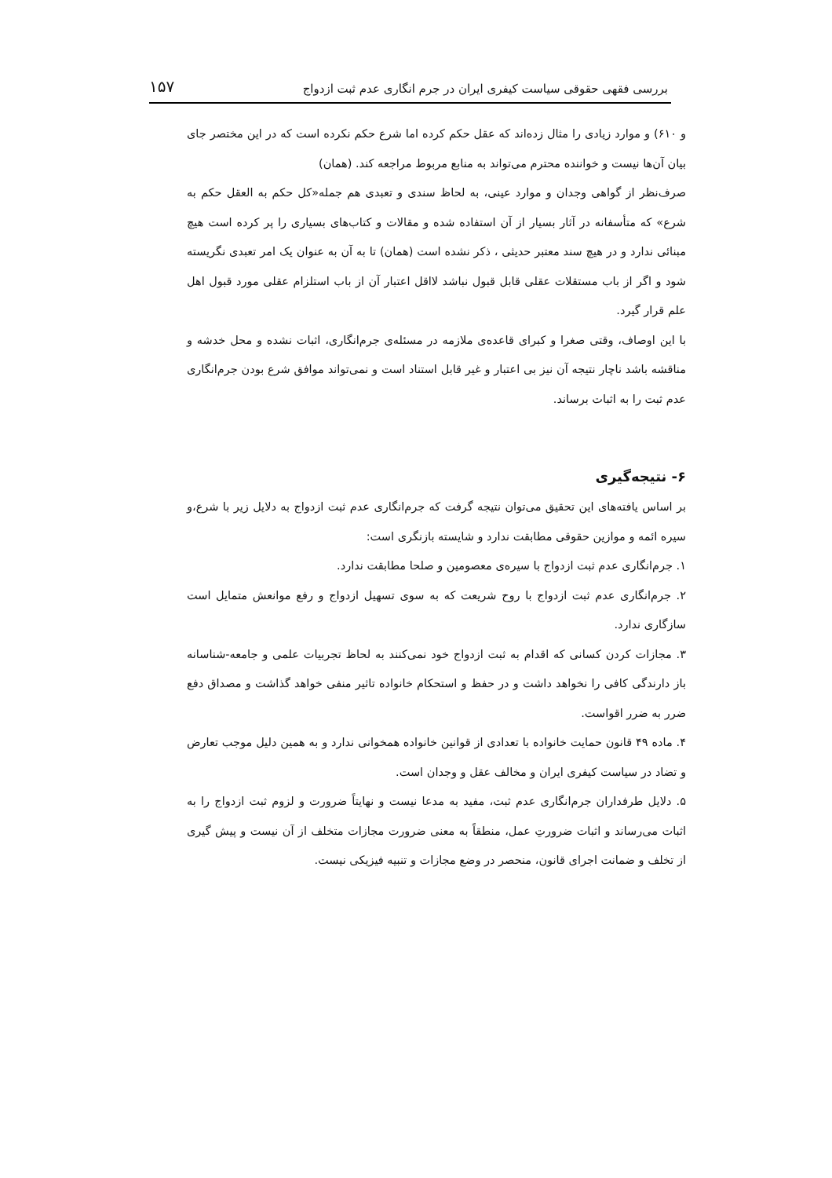بررسی فقهی حقوقی سیاست کیفری ایران در جرم انگاری عدم ثبت ازدواج ۱۵۷
و ۶۱۰) و موارد زیادی را مثال زده‌اند که عقل حکم کرده اما شرع حکم نکرده است که در این مختصر جای بیان آن‌ها نیست و خواننده محترم می‌تواند به منابع مربوط مراجعه کند. (همان)
صرف‌نظر از گواهی وجدان و موارد عینی، به لحاظ سندی و تعبدی هم جمله«کل حکم به العقل حکم به شرع» که متأسفانه در آثار بسیار از آن استفاده شده و مقالات و کتاب‌های بسیاری را پر کرده است هیچ مبنائی ندارد و در هیچ سند معتبر حدیثی ، ذکر نشده است (همان) تا به آن به عنوان یک امر تعبدی نگریسته شود و اگر از باب مستقلات عقلی قابل قبول نباشد لااقل اعتبار آن از باب استلزام عقلی مورد قبول اهل علم قرار گیرد.
با این اوصاف، وقتی صغرا و کبرای قاعده‌ی ملازمه در مسئله‌ی جرم‌انگاری، اثبات نشده و محل خدشه و مناقشه باشد ناچار نتیجه آن نیز بی اعتبار و غیر قابل استناد است و نمی‌تواند موافق شرع بودن جرم‌انگاری عدم ثبت را به اثبات برساند.
۶- نتیجه‌گیری
بر اساس یافته‌های این تحقیق می‌توان نتیجه گرفت که جرم‌انگاری عدم ثبت ازدواج به دلایل زیر با شرع،و سیره ائمه و موازین حقوقی مطابقت ندارد و شایسته بازنگری است:
۱. جرم‌انگاری عدم ثبت ازدواج با سیره‌ی معصومین و صلحا مطابقت ندارد.
۲. جرم‌انگاری عدم ثبت ازدواج با روح شریعت که به سوی تسهیل ازدواج و رفع موانعش متمایل است سازگاری ندارد.
۳. مجازات کردن کسانی که اقدام به ثبت ازدواج خود نمی‌کنند به لحاظ تجربیات علمی و جامعه-شناسانه باز دارندگی کافی را نخواهد داشت و در حفظ و استحکام خانواده تاثیر منفی خواهد گذاشت و مصداق دفع ضرر به ضرر اقواست.
۴. ماده ۴۹ قانون حمایت خانواده با تعدادی از قوانین خانواده همخوانی ندارد و به همین دلیل موجب تعارض و تضاد در سیاست کیفری ایران و مخالف عقل و وجدان است.
۵. دلایل طرفداران جرم‌انگاری عدم ثبت، مفید به مدعا نیست و نهایتاً ضرورت و لزوم ثبت ازدواج را به اثبات می‌رساند و اثبات ضرورتِ عمل، منطقاً به معنی ضرورت مجازات متخلف از آن نیست و پیش گیری از تخلف و ضمانت اجرای قانون، منحصر در وضع مجازات و تنبیه فیزیکی نیست.